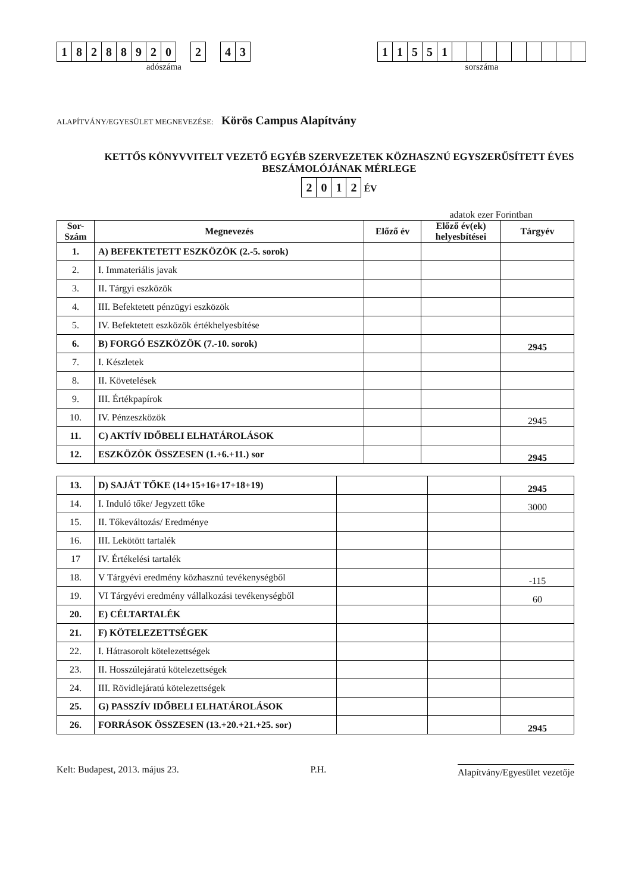18288920 2 43
adószáma
11551
sorszáma
ALAPÍTVÁNY/EGYESÜLET MEGNEVEZÉSE: Körös Campus Alapítvány
KETTŐS KÖNYVVITELT VEZETŐ EGYÉB SZERVEZETEK KÖZHASZNÚ EGYSZERŰSÍTETT ÉVES BESZÁMOLÓJÁNAK MÉRLEGE
2012 ÉV
adatok ezer Forintban
| Sor- Szám | Megnevezés | Előző év | Előző év(ek) helyesbítései | Tárgyév |
| --- | --- | --- | --- | --- |
| 1. | A) BEFEKTETETT ESZKÖZÖK (2.-5. sorok) | | | |
| 2. | I. Immateriális javak | | | |
| 3. | II. Tárgyi eszközök | | | |
| 4. | III. Befektetett pénzügyi eszközök | | | |
| 5. | IV. Befektetett eszközök értékhelyesbítése | | | |
| 6. | B) FORGÓ ESZKÖZÖK (7.-10. sorok) | | | 2945 |
| 7. | I. Készletek | | | |
| 8. | II. Követelések | | | |
| 9. | III. Értékpapírok | | | |
| 10. | IV. Pénzeszközök | | | 2945 |
| 11. | C) AKTÍV IDŐBELI ELHATÁROLÁSOK | | | |
| 12. | ESZKÖZÖK ÖSSZESEN (1.+6.+11.) sor | | | 2945 |
| 13. | D) SAJÁT TŐKE (14+15+16+17+18+19) | | | 2945 |
| 14. | I. Induló tőke/ Jegyzett tőke | | | 3000 |
| 15. | II. Tőkeváltozás/ Eredménye | | | |
| 16. | III. Lekötött tartalék | | | |
| 17 | IV. Értékelési tartalék | | | |
| 18. | V Tárgyévi eredmény közhasznú tevékenységből | | | -115 |
| 19. | VI Tárgyévi eredmény vállalkozási tevékenységből | | | 60 |
| 20. | E) CÉLTARTALÉK | | | |
| 21. | F) KÖTELEZETTSÉGEK | | | |
| 22. | I. Hátrasorolt kötelezettségek | | | |
| 23. | II. Hosszúlejáratú kötelezettségek | | | |
| 24. | III. Rövidlejáratú kötelezettségek | | | |
| 25. | G) PASSZÍV IDŐBELI ELHATÁROLÁSOK | | | |
| 26. | FORRÁSOK ÖSSZESEN (13.+20.+21.+25. sor) | | | 2945 |
Kelt: Budapest, 2013. május 23. P.H. Alapítvány/Egyesület vezetője